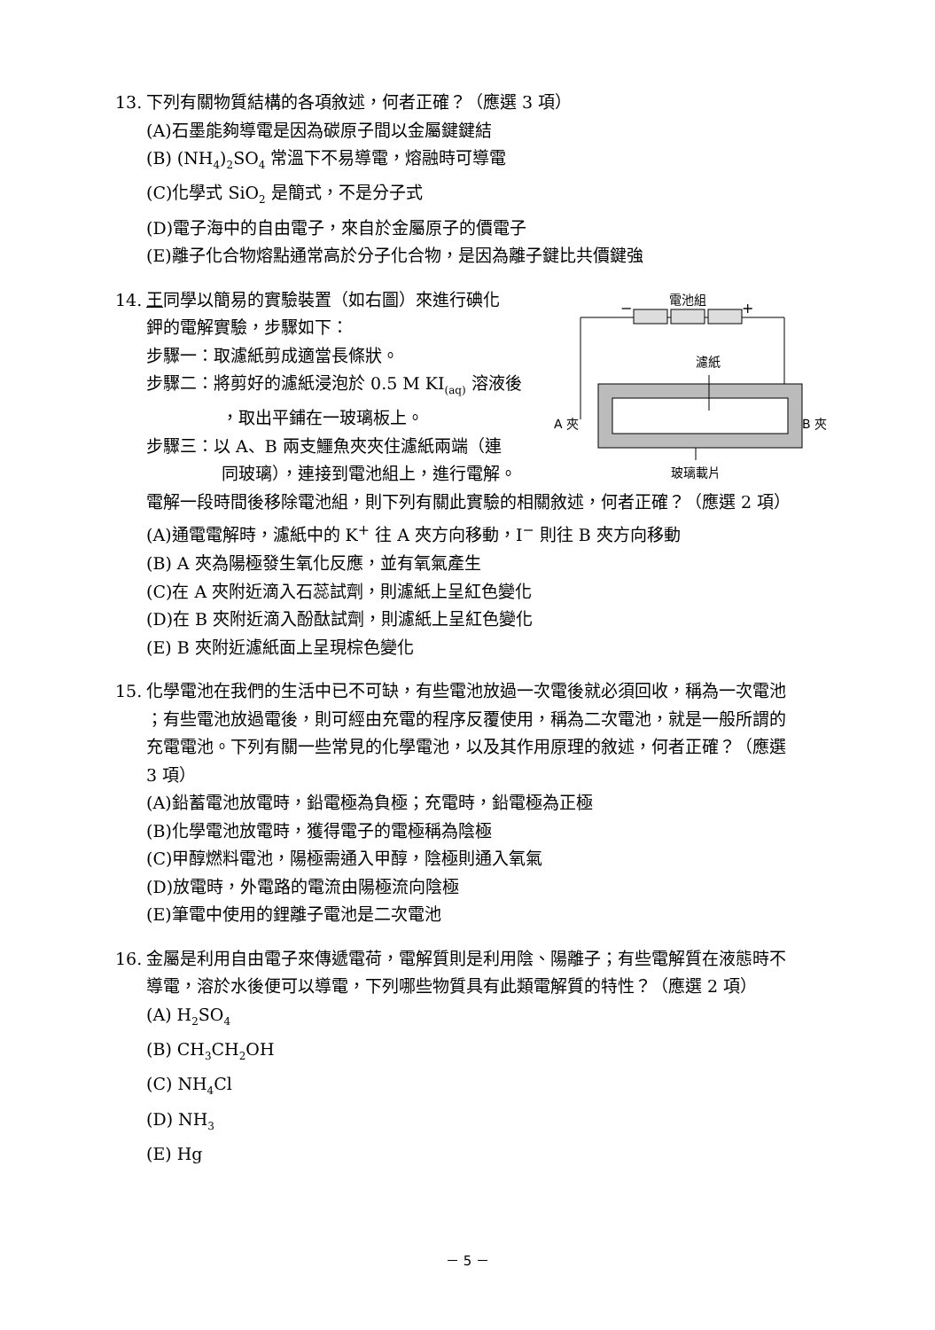13. 下列有關物質結構的各項敘述，何者正確？（應選 3 項）
(A)石墨能夠導電是因為碳原子間以金屬鍵鍵結
(B) (NH<sub>4</sub>)<sub>2</sub>SO<sub>4</sub> 常溫下不易導電，熔融時可導電
(C)化學式 SiO<sub>2</sub> 是簡式，不是分子式
(D)電子海中的自由電子，來自於金屬原子的價電子
(E)離子化合物熔點通常高於分子化合物，是因為離子鍵比共價鍵強
14. 王同學以簡易的實驗裝置（如右圖）來進行碘化
鉀的電解實驗，步驟如下：
步驟一：取濾紙剪成適當長條狀。
步驟二：將剪好的濾紙浸泡於 0.5 M KI<sub>(aq)</sub> 溶液後
，取出平鋪在一玻璃板上。
步驟三：以 A、B 兩支鱷魚夾夾住濾紙兩端（連
同玻璃），連接到電池組上，進行電解。
電池組
−
+
濾紙
A 夾
B 夾
玻璃載片
電解一段時間後移除電池組，則下列有關此實驗的相關敘述，何者正確？（應選 2 項）
(A)通電電解時，濾紙中的 K<sup>+</sup> 往 A 夾方向移動，I<sup>−</sup> 則往 B 夾方向移動
(B) A 夾為陽極發生氧化反應，並有氧氣產生
(C)在 A 夾附近滴入石蕊試劑，則濾紙上呈紅色變化
(D)在 B 夾附近滴入酚酞試劑，則濾紙上呈紅色變化
(E) B 夾附近濾紙面上呈現棕色變化
15. 化學電池在我們的生活中已不可缺，有些電池放過一次電後就必須回收，稱為一次電池
；有些電池放過電後，則可經由充電的程序反覆使用，稱為二次電池，就是一般所謂的
充電電池。下列有關一些常見的化學電池，以及其作用原理的敘述，何者正確？（應選
3 項）
(A)鉛蓄電池放電時，鉛電極為負極；充電時，鉛電極為正極
(B)化學電池放電時，獲得電子的電極稱為陰極
(C)甲醇燃料電池，陽極需通入甲醇，陰極則通入氧氣
(D)放電時，外電路的電流由陽極流向陰極
(E)筆電中使用的鋰離子電池是二次電池
16. 金屬是利用自由電子來傳遞電荷，電解質則是利用陰、陽離子；有些電解質在液態時不
導電，溶於水後便可以導電，下列哪些物質具有此類電解質的特性？（應選 2 項）
(A) H<sub>2</sub>SO<sub>4</sub>
(B) CH<sub>3</sub>CH<sub>2</sub>OH
(C) NH<sub>4</sub>Cl
(D) NH<sub>3</sub>
(E) Hg
－ 5 －